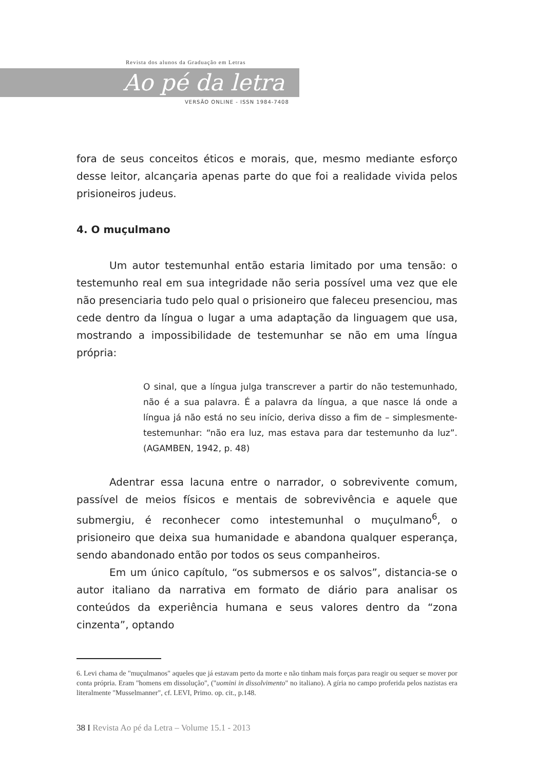Revista dos alunos da Graduação em Letras
Ao pé da letra
VERSÃO ONLINE - ISSN 1984-7408
fora de seus conceitos éticos e morais, que, mesmo mediante esforço desse leitor, alcançaria apenas parte do que foi a realidade vivida pelos prisioneiros judeus.
4. O muçulmano
Um autor testemunhal então estaria limitado por uma tensão: o testemunho real em sua integridade não seria possível uma vez que ele não presenciaria tudo pelo qual o prisioneiro que faleceu presenciou, mas cede dentro da língua o lugar a uma adaptação da linguagem que usa, mostrando a impossibilidade de testemunhar se não em uma língua própria:
O sinal, que a língua julga transcrever a partir do não testemunhado, não é a sua palavra. É a palavra da língua, a que nasce lá onde a língua já não está no seu início, deriva disso a fim de – simplesmente- testemunhar: “não era luz, mas estava para dar testemunho da luz”. (AGAMBEN, 1942, p. 48)
Adentrar essa lacuna entre o narrador, o sobrevivente comum, passível de meios físicos e mentais de sobrevivência e aquele que submergiu, é reconhecer como intestemunhal o muçulmano<sup>6</sup>, o prisioneiro que deixa sua humanidade e abandona qualquer esperança, sendo abandonado então por todos os seus companheiros.
Em um único capítulo, “os submersos e os salvos”, distancia-se o autor italiano da narrativa em formato de diário para analisar os conteúdos da experiência humana e seus valores dentro da “zona cinzenta”, optando
6. Levi chama de "muçulmanos" aqueles que já estavam perto da morte e não tinham mais forças para reagir ou sequer se mover por conta própria. Eram "homens em dissolução", ("uomini in dissolvimento" no italiano). A gíria no campo proferida pelos nazistas era literalmente "Musselmanner", cf. LEVI, Primo. op. cit., p.148.
38 I Revista Ao pé da Letra – Volume 15.1 - 2013